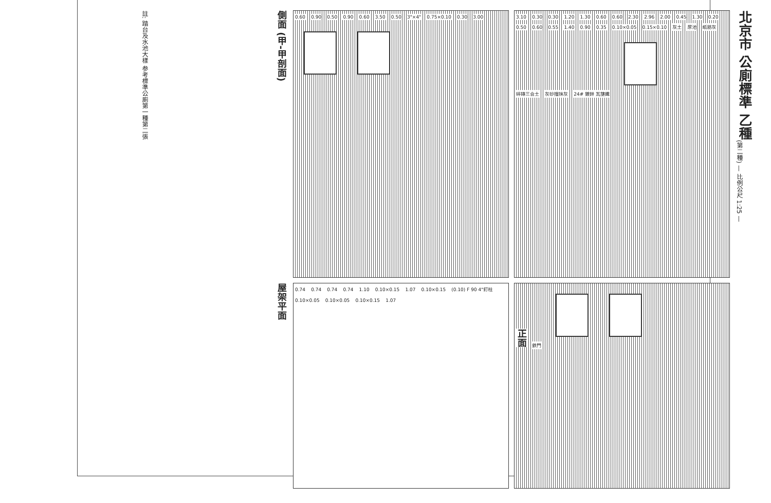註: 踏台及水池大樣 参考標準公廁第一種第二張
側面 (甲-甲剖面)
0.60 0.90 0.50 0.90 0.60 3.50 0.50 3"×4" 0.75×0.10 0.30 3.00
3.10 0.30 0.30 1.20 1.30 0.60 0.60 2.30 2.96 2.00 0.45 1.30 0.20 0.50 0.60 0.55 1.40 0.90 0.35 0.10×0.05 0.15×0.10 灰土 尿池 紙筋灰 碎磚三合土 灰砂擋抹灰 24# 鍍鋅 瓦壟鐵
北京市 公廁標準 乙種
(第二種) — 比例公尺 1:25 —
屋架平面
0.74 0.74 0.74 0.74 1.10 0.10×0.15 1.07 0.10×0.15 (0.10) F 90 4"釘柱 0.10×0.05 0.10×0.05 0.10×0.15 1.07
正面 鉄門